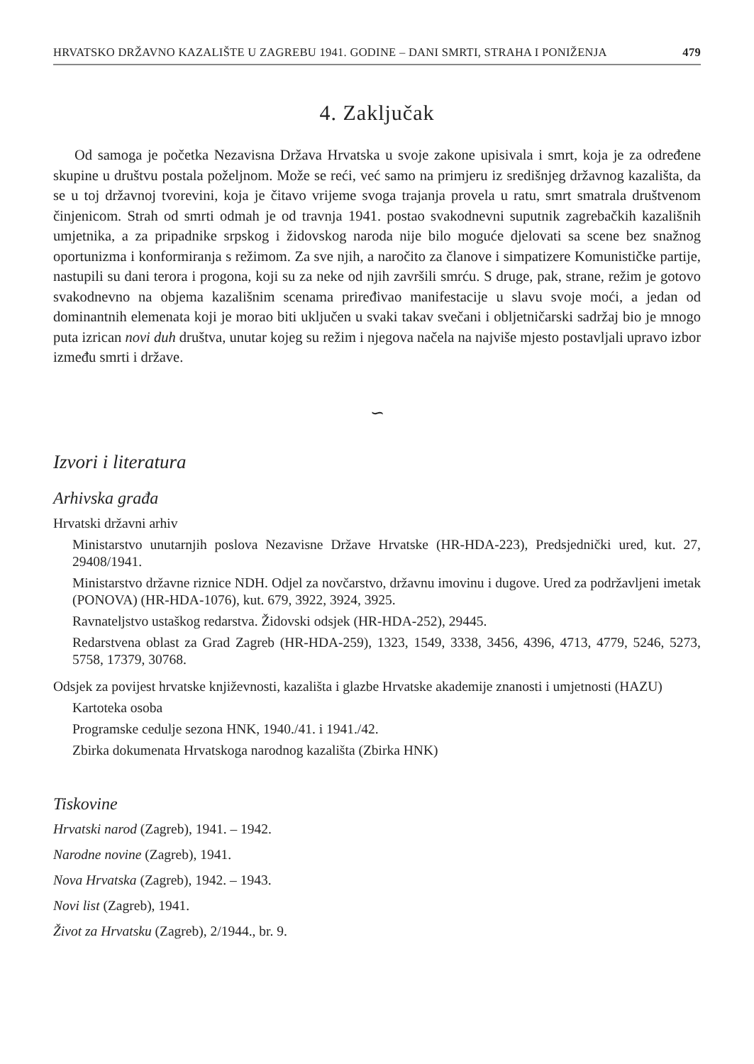HRVATSKO DRŽAVNO KAZALIŠTE U ZAGREBU 1941. GODINE – DANI SMRTI, STRAHA I PONIŽENJA 479
4. Zaključak
Od samoga je početka Nezavisna Država Hrvatska u svoje zakone upisivala i smrt, koja je za određene skupine u društvu postala poželjnom. Može se reći, već samo na primjeru iz središnjeg državnog kazališta, da se u toj državnoj tvorevini, koja je čitavo vrijeme svoga trajanja provela u ratu, smrt smatrala društvenom činjenicom. Strah od smrti odmah je od travnja 1941. postao svakodnevni suputnik zagrebačkih kazališnih umjetnika, a za pripadnike srpskog i židovskog naroda nije bilo moguće djelovati sa scene bez snažnog oportunizma i konformiranja s režimom. Za sve njih, a naročito za članove i simpatizere Komunističke partije, nastupili su dani terora i progona, koji su za neke od njih završili smrću. S druge, pak, strane, režim je gotovo svakodnevno na objema kazališnim scenama priređivao manifestacije u slavu svoje moći, a jedan od dominantnih elemenata koji je morao biti uključen u svaki takav svečani i obljetničarski sadržaj bio je mnogo puta izrican novi duh društva, unutar kojeg su režim i njegova načela na najviše mjesto postavljali upravo izbor između smrti i države.
∽
Izvori i literatura
Arhivska građa
Hrvatski državni arhiv
Ministarstvo unutarnjih poslova Nezavisne Države Hrvatske (HR-HDA-223), Predsjednički ured, kut. 27, 29408/1941.
Ministarstvo državne riznice NDH. Odjel za novčarstvo, državnu imovinu i dugove. Ured za podržavljeni imetak (PONOVA) (HR-HDA-1076), kut. 679, 3922, 3924, 3925.
Ravnateljstvo ustaškog redarstva. Židovski odsjek (HR-HDA-252), 29445.
Redarstvena oblast za Grad Zagreb (HR-HDA-259), 1323, 1549, 3338, 3456, 4396, 4713, 4779, 5246, 5273, 5758, 17379, 30768.
Odsjek za povijest hrvatske književnosti, kazališta i glazbe Hrvatske akademije znanosti i umjetnosti (HAZU)
Kartoteka osoba
Programske cedulje sezona HNK, 1940./41. i 1941./42.
Zbirka dokumenata Hrvatskoga narodnog kazališta (Zbirka HNK)
Tiskovine
Hrvatski narod (Zagreb), 1941. – 1942.
Narodne novine (Zagreb), 1941.
Nova Hrvatska (Zagreb), 1942. – 1943.
Novi list (Zagreb), 1941.
Život za Hrvatsku (Zagreb), 2/1944., br. 9.